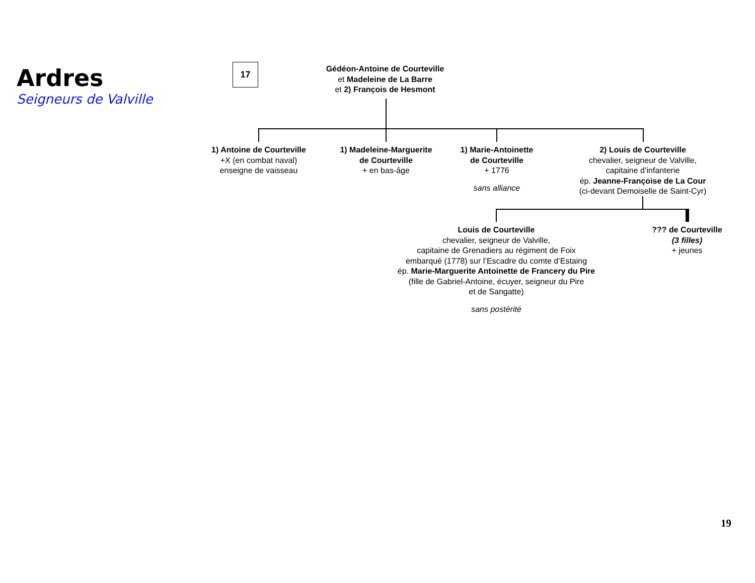Ardres
Seigneurs de Valville
17
Gédéon-Antoine de Courteville
et Madeleine de La Barre
et 2) François de Hesmont
1) Antoine de Courteville
+X (en combat naval)
enseigne de vaisseau
1) Madeleine-Marguerite
de Courteville
+ en bas-âge
1) Marie-Antoinette
de Courteville
+ 1776
sans alliance
2) Louis de Courteville
chevalier, seigneur de Valville,
capitaine d’infanterie
ép. Jeanne-Françoise de La Cour
(ci-devant Demoiselle de Saint-Cyr)
Louis de Courteville
chevalier, seigneur de Valville,
capitaine de Grenadiers au régiment de Foix
embarqué (1778) sur l’Escadre du comte d’Estaing
ép. Marie-Marguerite Antoinette de Francery du Pire
(fille de Gabriel-Antoine, écuyer, seigneur du Pire
et de Sangatte)
sans postérité
??? de Courteville
(3 filles)
+ jeunes
19